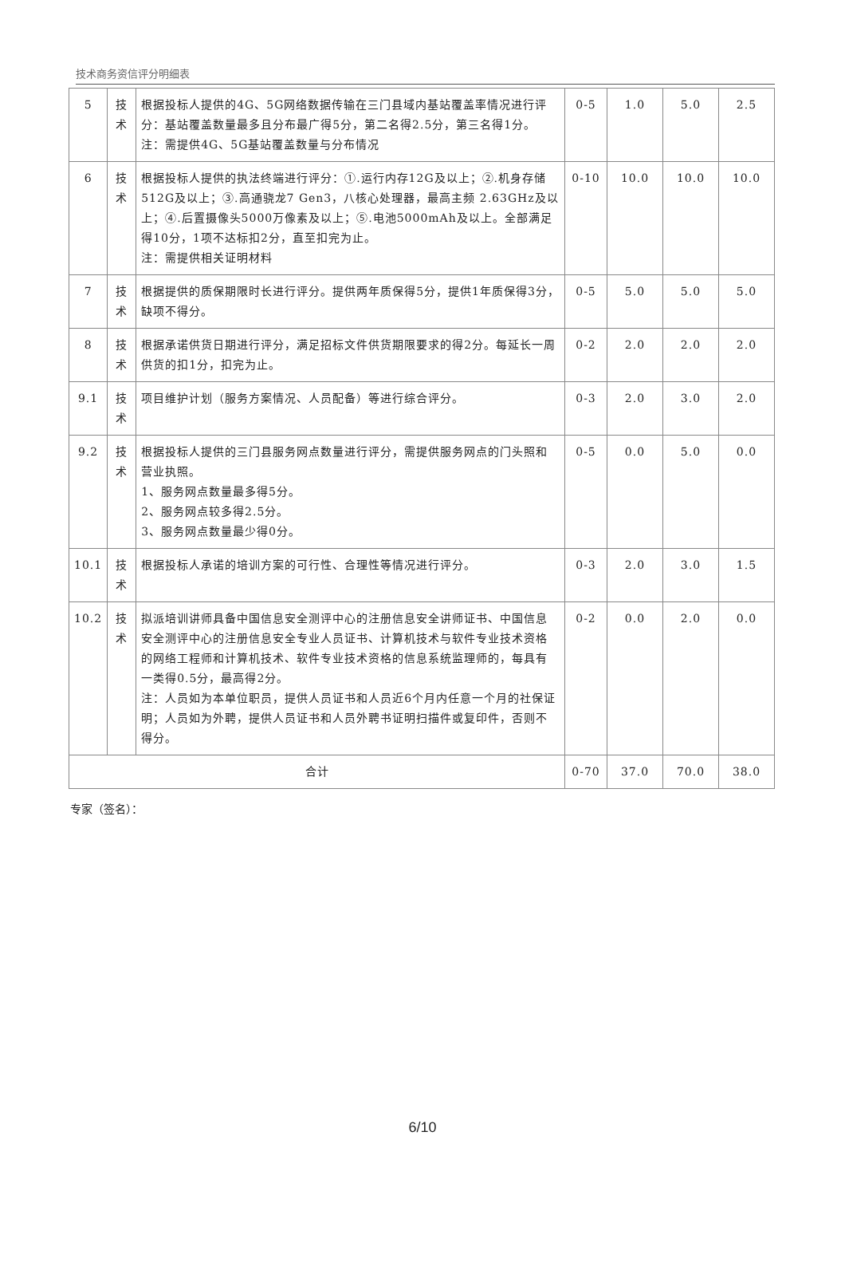技术商务资信评分明细表
| 5 | 技术 | 根据投标人提供的4G、5G网络数据传输在三门县域内基站覆盖率情况进行评分：基站覆盖数量最多且分布最广得5分，第二名得2.5分，第三名得1分。 注：需提供4G、5G基站覆盖数量与分布情况 | 0-5 | 1.0 | 5.0 | 2.5 |
| 6 | 技术 | 根据投标人提供的执法终端进行评分：①.运行内存12G及以上；②.机身存储512G及以上；③.高通骁龙7 Gen3，八核心处理器，最高主频 2.63GHz及以上；④.后置摄像头5000万像素及以上；⑤.电池5000mAh及以上。全部满足得10分，1项不达标扣2分，直至扣完为止。 注：需提供相关证明材料 | 0-10 | 10.0 | 10.0 | 10.0 |
| 7 | 技术 | 根据提供的质保期限时长进行评分。提供两年质保得5分，提供1年质保得3分，缺项不得分。 | 0-5 | 5.0 | 5.0 | 5.0 |
| 8 | 技术 | 根据承诺供货日期进行评分，满足招标文件供货期限要求的得2分。每延长一周供货的扣1分，扣完为止。 | 0-2 | 2.0 | 2.0 | 2.0 |
| 9.1 | 技术 | 项目维护计划（服务方案情况、人员配备）等进行综合评分。 | 0-3 | 2.0 | 3.0 | 2.0 |
| 9.2 | 技术 | 根据投标人提供的三门县服务网点数量进行评分，需提供服务网点的门头照和营业执照。 1、服务网点数量最多得5分。 2、服务网点较多得2.5分。 3、服务网点数量最少得0分。 | 0-5 | 0.0 | 5.0 | 0.0 |
| 10.1 | 技术 | 根据投标人承诺的培训方案的可行性、合理性等情况进行评分。 | 0-3 | 2.0 | 3.0 | 1.5 |
| 10.2 | 技术 | 拟派培训讲师具备中国信息安全测评中心的注册信息安全讲师证书、中国信息安全测评中心的注册信息安全专业人员证书、计算机技术与软件专业技术资格的网络工程师和计算机技术、软件专业技术资格的信息系统监理师的，每具有一类得0.5分，最高得2分。 注：人员如为本单位职员，提供人员证书和人员近6个月内任意一个月的社保证明；人员如为外聘，提供人员证书和人员外聘书证明扫描件或复印件，否则不得分。 | 0-2 | 0.0 | 2.0 | 0.0 |
| 合计 | | | 0-70 | 37.0 | 70.0 | 38.0 |
专家（签名）：
6/10